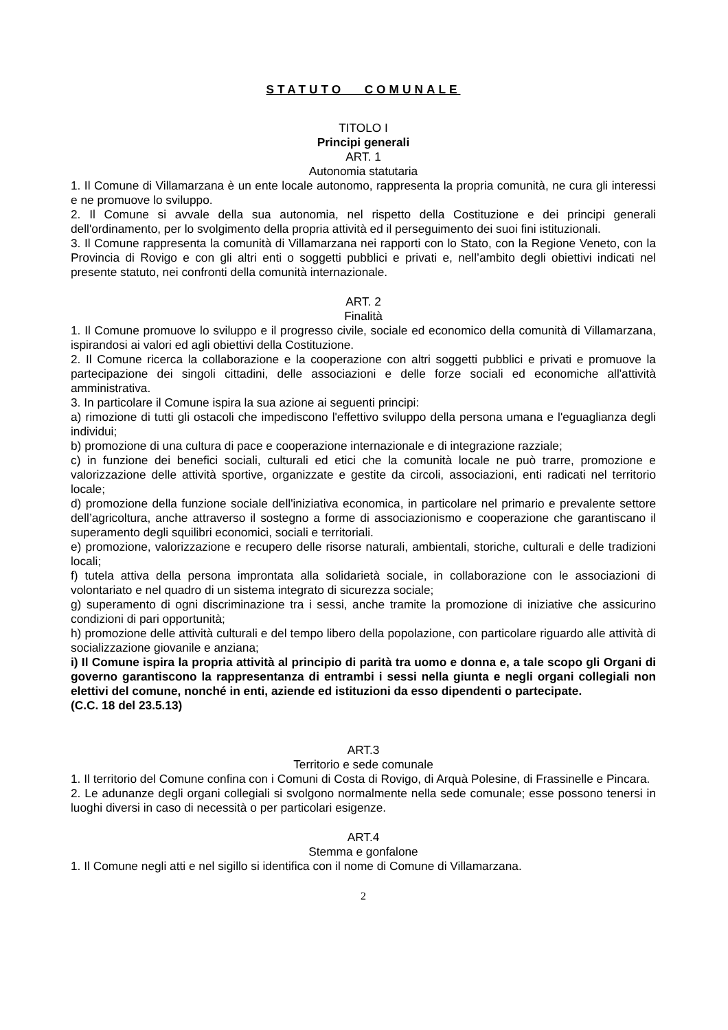STATUTO COMUNALE
TITOLO I
Principi generali
ART. 1
Autonomia statutaria
1. Il Comune di Villamarzana è un ente locale autonomo, rappresenta la propria comunità, ne cura gli interessi e ne promuove lo sviluppo.
2. Il Comune si avvale della sua autonomia, nel rispetto della Costituzione e dei principi generali dell'ordinamento, per lo svolgimento della propria attività ed il perseguimento dei suoi fini istituzionali.
3. Il Comune rappresenta la comunità di Villamarzana nei rapporti con lo Stato, con la Regione Veneto, con la Provincia di Rovigo e con gli altri enti o soggetti pubblici e privati e, nell’ambito degli obiettivi indicati nel presente statuto, nei confronti della comunità internazionale.
ART. 2
Finalità
1. Il Comune promuove lo sviluppo e il progresso civile, sociale ed economico della comunità di Villamarzana, ispirandosi ai valori ed agli obiettivi della Costituzione.
2. Il Comune ricerca la collaborazione e la cooperazione con altri soggetti pubblici e privati e promuove la partecipazione dei singoli cittadini, delle associazioni e delle forze sociali ed economiche all'attività amministrativa.
3. In particolare il Comune ispira la sua azione ai seguenti principi:
a) rimozione di tutti gli ostacoli che impediscono l'effettivo sviluppo della persona umana e l'eguaglianza degli individui;
b) promozione di una cultura di pace e cooperazione internazionale e di integrazione razziale;
c) in funzione dei benefici sociali, culturali ed etici che la comunità locale ne può trarre, promozione e valorizzazione delle attività sportive, organizzate e gestite da circoli, associazioni, enti radicati nel territorio locale;
d) promozione della funzione sociale dell'iniziativa economica, in particolare nel primario e prevalente settore dell’agricoltura, anche attraverso il sostegno a forme di associazionismo e cooperazione che garantiscano il superamento degli squilibri economici, sociali e territoriali.
e) promozione, valorizzazione e recupero delle risorse naturali, ambientali, storiche, culturali e delle tradizioni locali;
f) tutela attiva della persona improntata alla solidarietà sociale, in collaborazione con le associazioni di volontariato e nel quadro di un sistema integrato di sicurezza sociale;
g) superamento di ogni discriminazione tra i sessi, anche tramite la promozione di iniziative che assicurino condizioni di pari opportunità;
h) promozione delle attività culturali e del tempo libero della popolazione, con particolare riguardo alle attività di socializzazione giovanile e anziana;
i) Il Comune ispira la propria attività al principio di parità tra uomo e donna e, a tale scopo gli Organi di governo garantiscono la rappresentanza di entrambi i sessi nella giunta e negli organi collegiali non elettivi del comune, nonché in enti, aziende ed istituzioni da esso dipendenti o partecipate.
(C.C. 18 del 23.5.13)
ART.3
Territorio e sede comunale
1. Il territorio del Comune confina con i Comuni di Costa di Rovigo, di Arquà Polesine, di Frassinelle e Pincara.
2. Le adunanze degli organi collegiali si svolgono normalmente nella sede comunale; esse possono tenersi in luoghi diversi in caso di necessità o per particolari esigenze.
ART.4
Stemma e gonfalone
1. Il Comune negli atti e nel sigillo si identifica con il nome di Comune di Villamarzana.
2